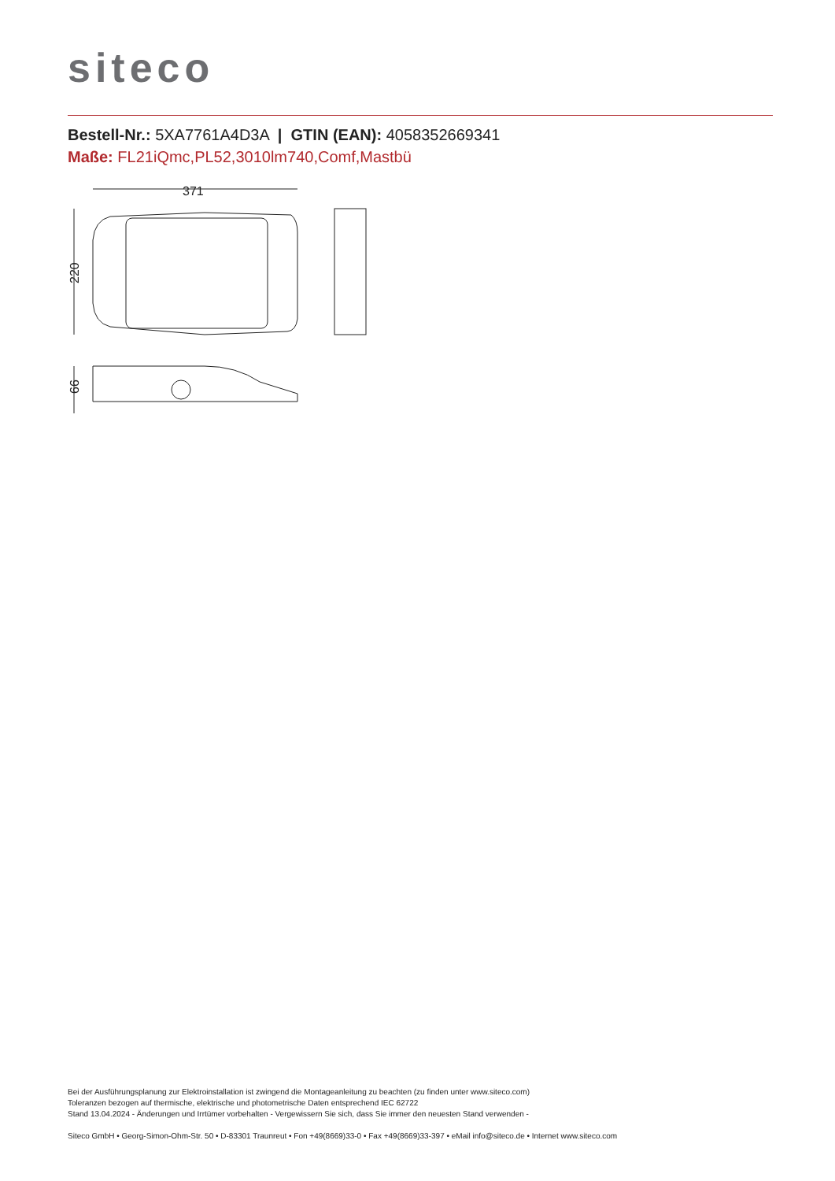siteco
Bestell-Nr.: 5XA7761A4D3A | GTIN (EAN): 4058352669341
Maße: FL21iQmc,PL52,3010lm740,Comf,Mastbü
371
220
66
Bei der Ausführungsplanung zur Elektroinstallation ist zwingend die Montageanleitung zu beachten (zu finden unter www.siteco.com)
Toleranzen bezogen auf thermische, elektrische und photometrische Daten entsprechend IEC 62722
Stand 13.04.2024 - Änderungen und Irrtümer vorbehalten - Vergewissern Sie sich, dass Sie immer den neuesten Stand verwenden -
Siteco GmbH • Georg-Simon-Ohm-Str. 50 • D-83301 Traunreut • Fon +49(8669)33-0 • Fax +49(8669)33-397 • eMail info@siteco.de • Internet www.siteco.com